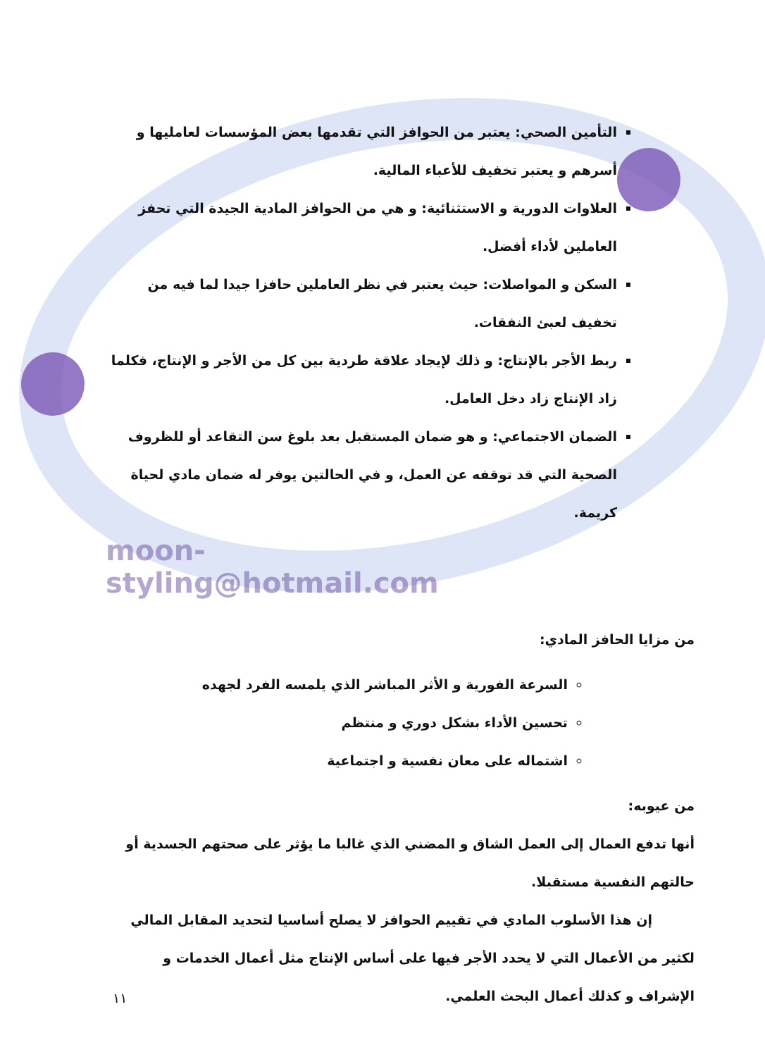التأمين الصحي: يعتبر من الحوافز التي تقدمها بعض المؤسسات لعامليها و أسرهم و يعتبر تخفيف للأعباء المالية.
العلاوات الدورية و الاستثنائية: و هي من الحوافز المادية الجيدة التي تحفز العاملين لأداء أفضل.
السكن و المواصلات: حيث يعتبر في نظر العاملين حافزا جيدا لما فيه من تخفيف لعبئ النفقات.
ربط الأجر بالإنتاج: و ذلك لإيجاد علاقة طردية بين كل من الأجر و الإنتاج، فكلما زاد الإنتاج زاد دخل العامل.
الضمان الاجتماعي: و هو ضمان المستقبل بعد بلوغ سن التقاعد أو للظروف الصحية التي قد توقفه عن العمل، و في الحالتين يوفر له ضمان مادي لحياة كريمة.
moon-styling@hotmail.com
من مزايا الحافز المادي:
السرعة الفورية و الأثر المباشر الذي يلمسه الفرد لجهده
تحسين الأداء بشكل دوري و منتظم
اشتماله على معان نفسية و اجتماعية
من عيوبه:
أنها تدفع العمال إلى العمل الشاق و المضني الذي غالبا ما يؤثر على صحتهم الجسدية أو حالتهم النفسية مستقبلا.
إن هذا الأسلوب المادي في تقييم الحوافز لا يصلح أساسيا لتحديد المقابل المالي لكثير من الأعمال التي لا يحدد الأجر فيها على أساس الإنتاج مثل أعمال الخدمات و الإشراف و كذلك أعمال البحث العلمي.
١١